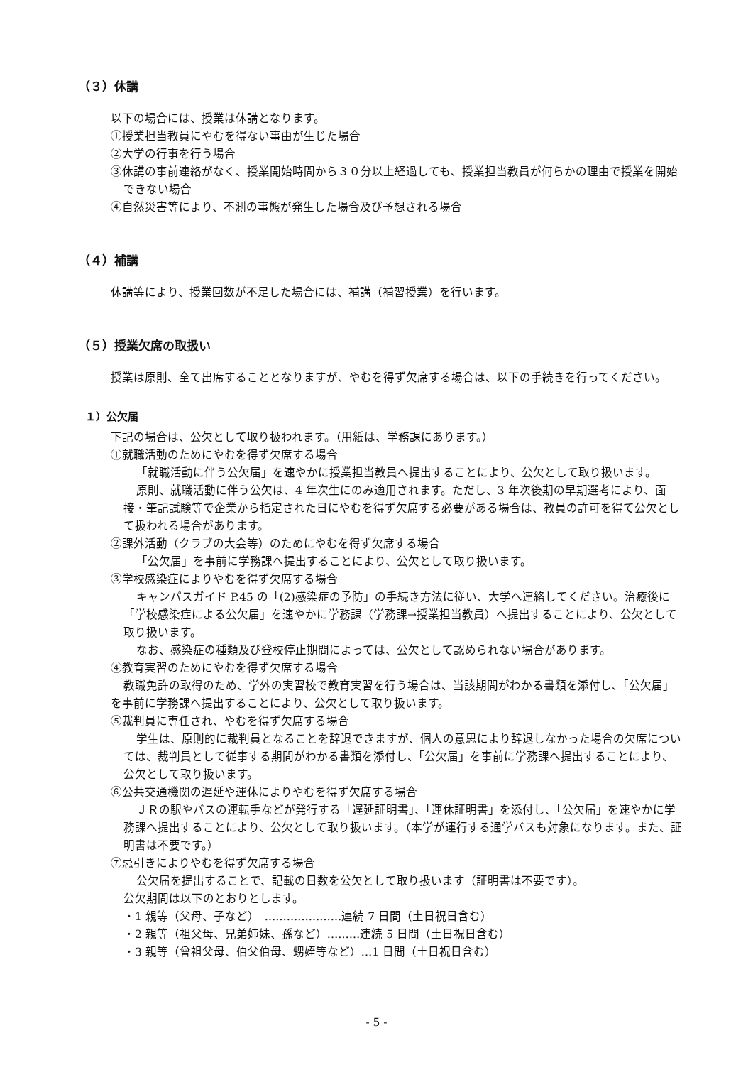（３）休講
以下の場合には、授業は休講となります。
①授業担当教員にやむを得ない事由が生じた場合
②大学の行事を行う場合
③休講の事前連絡がなく、授業開始時間から３０分以上経過しても、授業担当教員が何らかの理由で授業を開始できない場合
④自然災害等により、不測の事態が発生した場合及び予想される場合
（４）補講
休講等により、授業回数が不足した場合には、補講（補習授業）を行います。
（５）授業欠席の取扱い
授業は原則、全て出席することとなりますが、やむを得ず欠席する場合は、以下の手続きを行ってください。
１）公欠届
下記の場合は、公欠として取り扱われます。（用紙は、学務課にあります。）
①就職活動のためにやむを得ず欠席する場合
「就職活動に伴う公欠届」を速やかに授業担当教員へ提出することにより、公欠として取り扱います。
原則、就職活動に伴う公欠は、4 年次生にのみ適用されます。ただし、3 年次後期の早期選考により、面接・筆記試験等で企業から指定された日にやむを得ず欠席する必要がある場合は、教員の許可を得て公欠として扱われる場合があります。
②課外活動（クラブの大会等）のためにやむを得ず欠席する場合
「公欠届」を事前に学務課へ提出することにより、公欠として取り扱います。
③学校感染症によりやむを得ず欠席する場合
キャンパスガイド P.45 の「(2)感染症の予防」の手続き方法に従い、大学へ連絡してください。治癒後に「学校感染症による公欠届」を速やかに学務課（学務課→授業担当教員）へ提出することにより、公欠として取り扱います。
なお、感染症の種類及び登校停止期間によっては、公欠として認められない場合があります。
④教育実習のためにやむを得ず欠席する場合
教職免許の取得のため、学外の実習校で教育実習を行う場合は、当該期間がわかる書類を添付し、「公欠届」を事前に学務課へ提出することにより、公欠として取り扱います。
⑤裁判員に専任され、やむを得ず欠席する場合
学生は、原則的に裁判員となることを辞退できますが、個人の意思により辞退しなかった場合の欠席については、裁判員として従事する期間がわかる書類を添付し、「公欠届」を事前に学務課へ提出することにより、公欠として取り扱います。
⑥公共交通機関の遅延や運休によりやむを得ず欠席する場合
ＪＲの駅やバスの運転手などが発行する「遅延証明書」、「運休証明書」を添付し、「公欠届」を速やかに学務課へ提出することにより、公欠として取り扱います。（本学が運行する通学バスも対象になります。また、証明書は不要です。）
⑦忌引きによりやむを得ず欠席する場合
公欠届を提出することで、記載の日数を公欠として取り扱います（証明書は不要です）。
公欠期間は以下のとおりとします。
・1 親等（父母、子など）　…………………連続 7 日間（土日祝日含む）
・2 親等（祖父母、兄弟姉妹、孫など）………連続 5 日間（土日祝日含む）
・3 親等（曾祖父母、伯父伯母、甥姪等など）…1 日間（土日祝日含む）
- 5 -